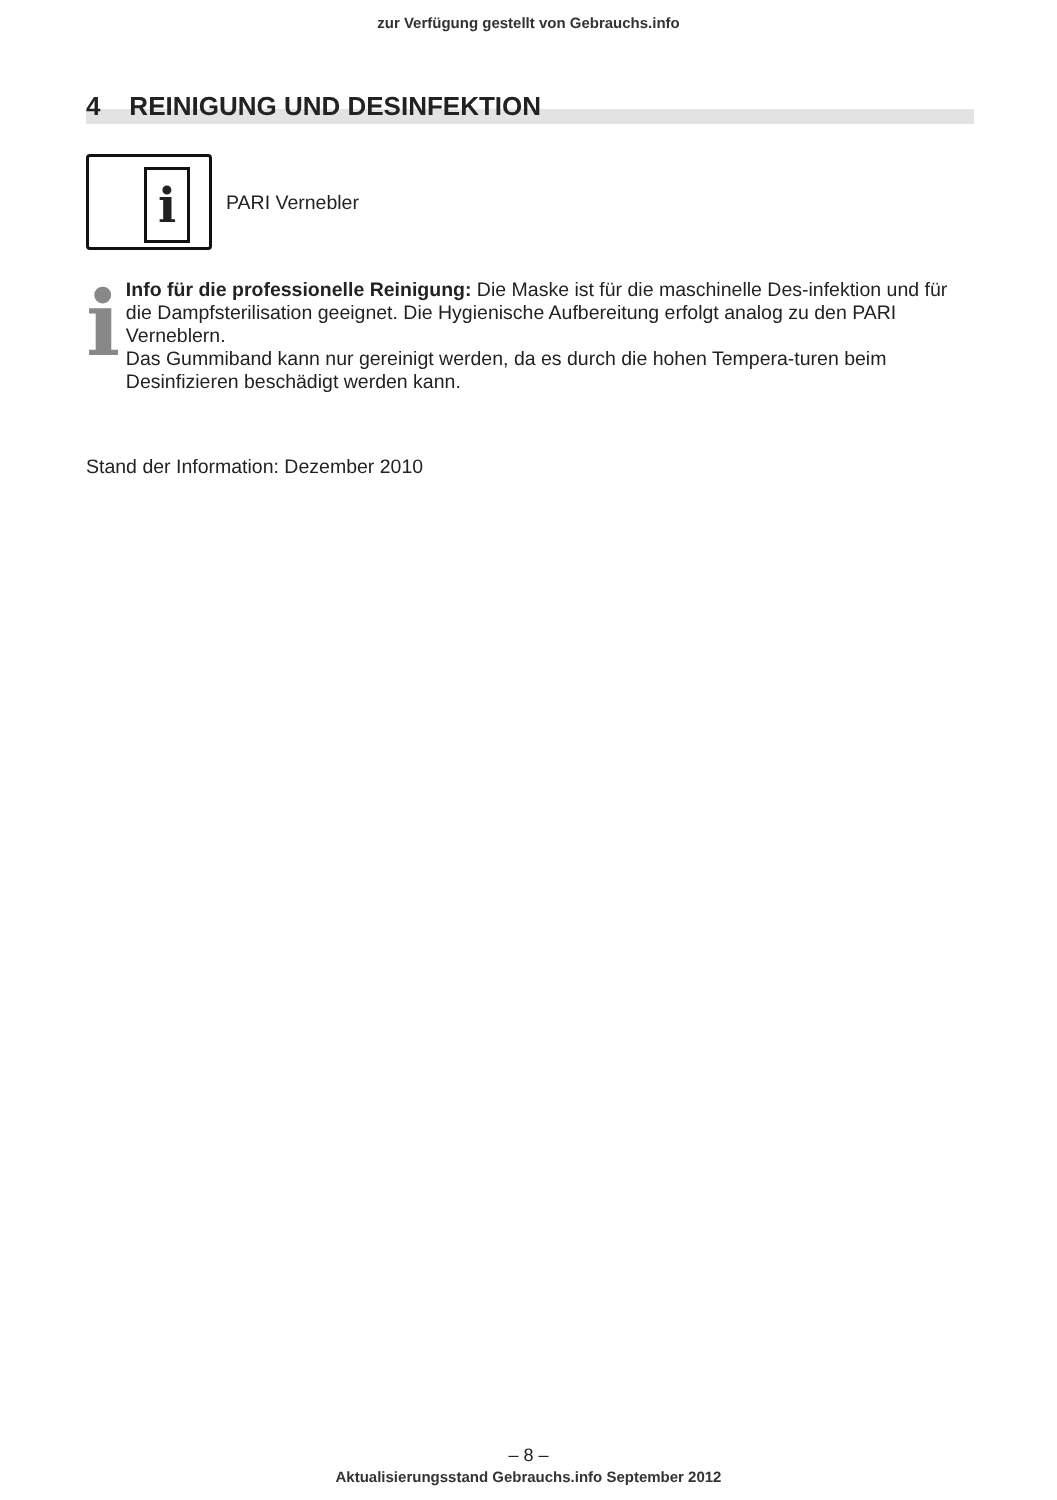zur Verfügung gestellt von Gebrauchs.info
4 REINIGUNG UND DESINFEKTION
i
PARI Vernebler
i
Info für die professionelle Reinigung: Die Maske ist für die maschinelle Des-infektion und für die Dampfsterilisation geeignet. Die Hygienische Aufbereitung erfolgt analog zu den PARI Verneblern.
Das Gummiband kann nur gereinigt werden, da es durch die hohen Tempera-turen beim Desinfizieren beschädigt werden kann.
Stand der Information: Dezember 2010
– 8 –
Aktualisierungsstand Gebrauchs.info September 2012